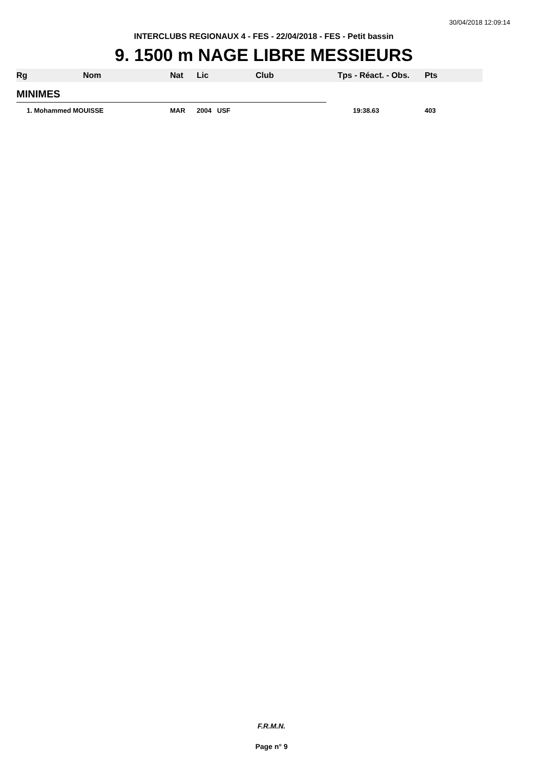30/04/2018 12:09:14
INTERCLUBS REGIONAUX 4 - FES - 22/04/2018 - FES - Petit bassin
9. 1500 m NAGE LIBRE MESSIEURS
| Rg | Nom | Nat | Lic | Club | Tps - Réact. - Obs. | Pts |
| --- | --- | --- | --- | --- | --- | --- |
| MINIMES | | | | | | |
| 1. Mohammed MOUISSE | | MAR | 2004 USF | | 19:38.63 | 403 |
F.R.M.N.
Page n° 9